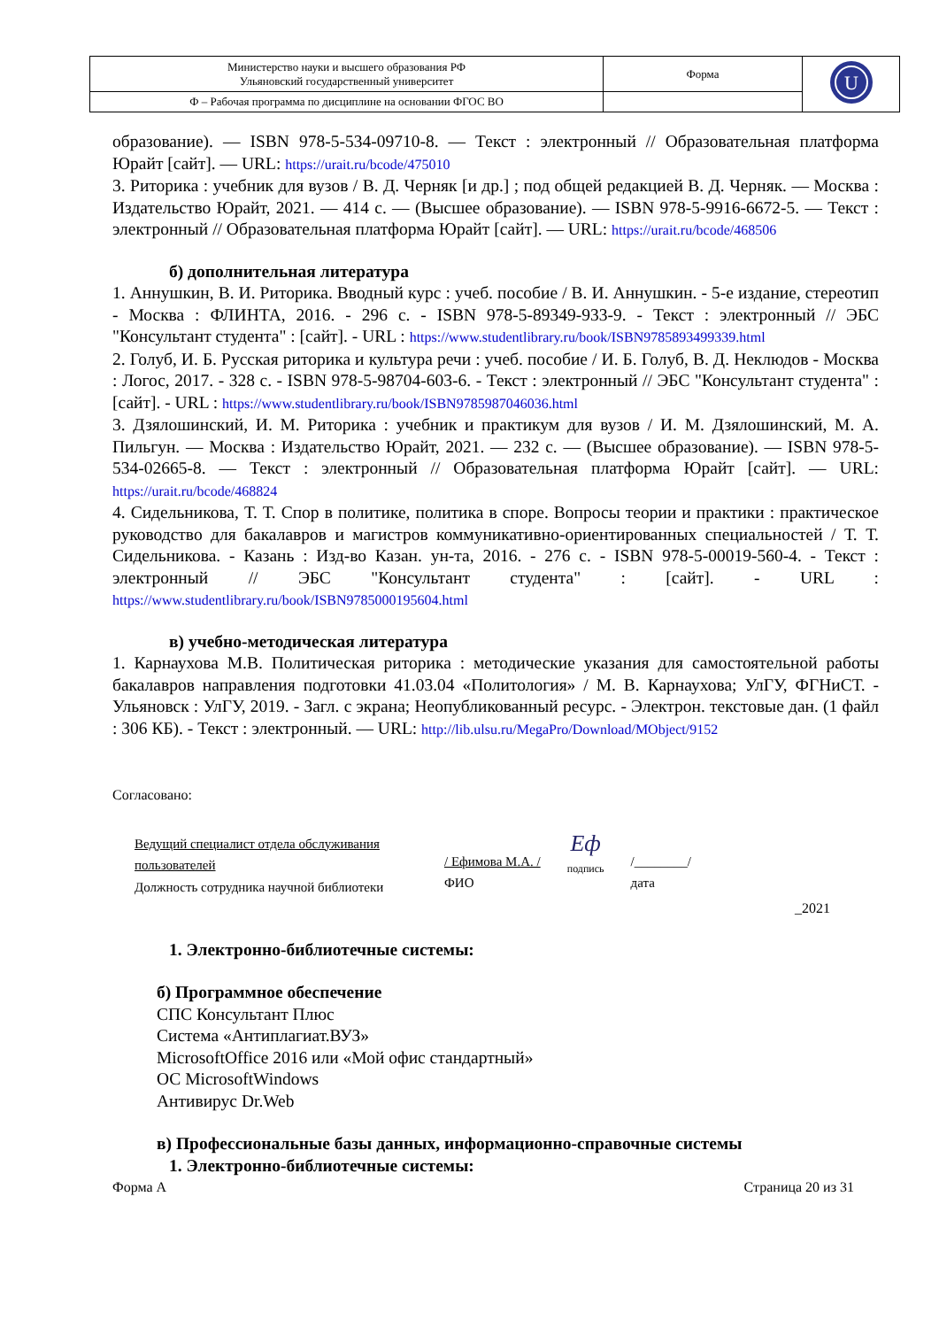| Министерство науки и высшего образования РФ Ульяновский государственный университет | Форма | U |
| Ф – Рабочая программа по дисциплине на основании ФГОС ВО | | |
образование). — ISBN 978-5-534-09710-8. — Текст : электронный // Образовательная платформа Юрайт [сайт]. — URL: https://urait.ru/bcode/475010
3. Риторика : учебник для вузов / В. Д. Черняк [и др.] ; под общей редакцией В. Д. Черняк. — Москва : Издательство Юрайт, 2021. — 414 с. — (Высшее образование). — ISBN 978-5-9916-6672-5. — Текст : электронный // Образовательная платформа Юрайт [сайт]. — URL: https://urait.ru/bcode/468506
б) дополнительная литература
1. Аннушкин, В. И. Риторика. Вводный курс : учеб. пособие / В. И. Аннушкин. - 5-е издание, стереотип - Москва : ФЛИНТА, 2016. - 296 с. - ISBN 978-5-89349-933-9. - Текст : электронный // ЭБС "Консультант студента" : [сайт]. - URL : https://www.studentlibrary.ru/book/ISBN9785893499339.html
2. Голуб, И. Б. Русская риторика и культура речи : учеб. пособие / И. Б. Голуб, В. Д. Неклюдов - Москва : Логос, 2017. - 328 с. - ISBN 978-5-98704-603-6. - Текст : электронный // ЭБС "Консультант студента" : [сайт]. - URL : https://www.studentlibrary.ru/book/ISBN9785987046036.html
3. Дзялошинский, И. М. Риторика : учебник и практикум для вузов / И. М. Дзялошинский, М. А. Пильгун. — Москва : Издательство Юрайт, 2021. — 232 с. — (Высшее образование). — ISBN 978-5-534-02665-8. — Текст : электронный // Образовательная платформа Юрайт [сайт]. — URL: https://urait.ru/bcode/468824
4. Сидельникова, Т. Т. Спор в политике, политика в споре. Вопросы теории и практики : практическое руководство для бакалавров и магистров коммуникативно-ориентированных специальностей / Т. Т. Сидельникова. - Казань : Изд-во Казан. ун-та, 2016. - 276 с. - ISBN 978-5-00019-560-4. - Текст : электронный // ЭБС "Консультант студента" : [сайт]. - URL : https://www.studentlibrary.ru/book/ISBN9785000195604.html
в) учебно-методическая литература
1. Карнаухова М.В. Политическая риторика : методические указания для самостоятельной работы бакалавров направления подготовки 41.03.04 «Политология» / М. В. Карнаухова; УлГУ, ФГНиСТ. - Ульяновск : УлГУ, 2019. - Загл. с экрана; Неопубликованный ресурс. - Электрон. текстовые дан. (1 файл : 306 КБ). - Текст : электронный. — URL: http://lib.ulsu.ru/MegaPro/Download/MObject/9152
Согласовано:
Ведущий специалист отдела обслуживания пользователей
Должность сотрудника научной библиотеки
/ Ефимова М.А. /
ФИО
Еф
подпись
/________/
дата
_2021
1. Электронно-библиотечные системы:
б) Программное обеспечение
СПС Консультант Плюс
Система «Антиплагиат.ВУЗ»
MicrosoftOffice 2016 или «Мой офис стандартный»
ОС MicrosoftWindows
Антивирус Dr.Web
в) Профессиональные базы данных, информационно-справочные системы
1. Электронно-библиотечные системы:
Форма А Страница 20 из 31